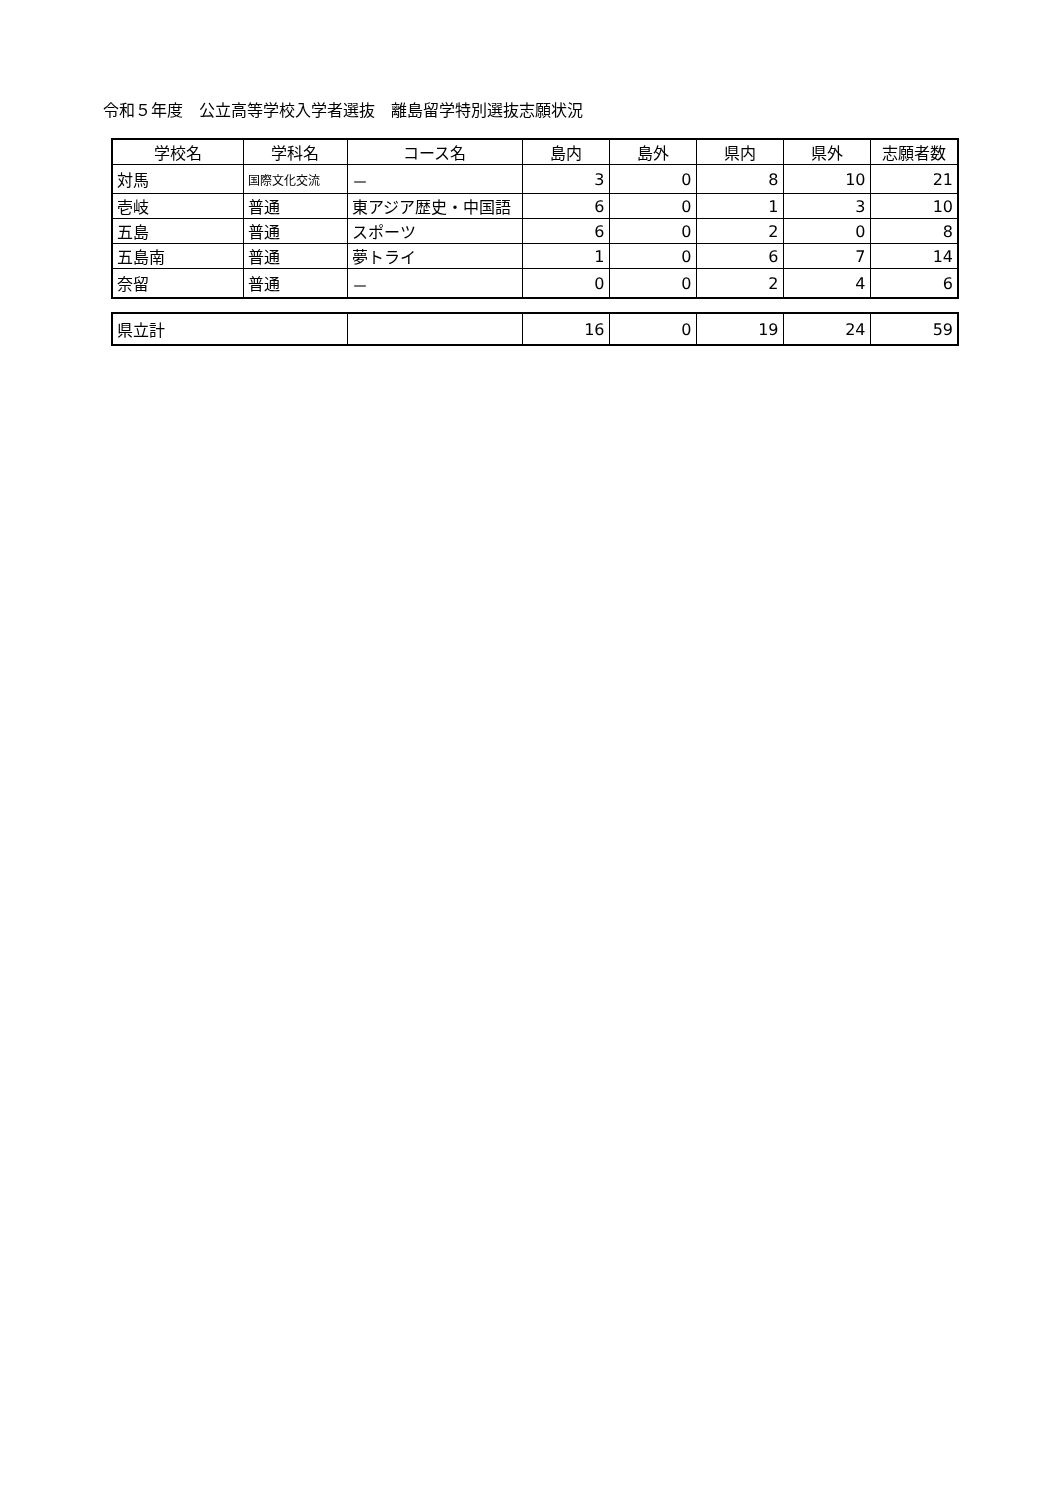令和５年度　公立高等学校入学者選抜　離島留学特別選抜志願状況
| 学校名 | 学科名 | コース名 | 島内 | 島外 | 県内 | 県外 | 志願者数 |
| --- | --- | --- | --- | --- | --- | --- | --- |
| 対馬 | 国際文化交流 | － | 3 | 0 | 8 | 10 | 21 |
| 壱岐 | 普通 | 東アジア歴史・中国語 | 6 | 0 | 1 | 3 | 10 |
| 五島 | 普通 | スポーツ | 6 | 0 | 2 | 0 | 8 |
| 五島南 | 普通 | 夢トライ | 1 | 0 | 6 | 7 | 14 |
| 奈留 | 普通 | － | 0 | 0 | 2 | 4 | 6 |
| 県立計 | | 16 | 0 | 19 | 24 | 59 |